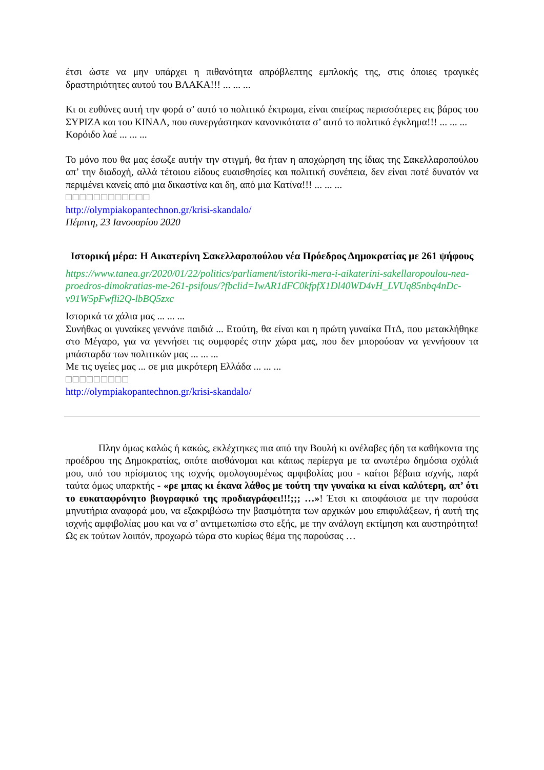έτσι ώστε να μην υπάρχει η πιθανότητα απρόβλεπτης εμπλοκής της, στις όποιες τραγικές δραστηριότητες αυτού του ΒΛΑΚΑ!!! ... ... ...
Κι οι ευθύνες αυτή την φορά σ’ αυτό το πολιτικό έκτρωμα, είναι απείρως περισσότερες εις βάρος του ΣΥΡΙΖΑ και του ΚΙΝΑΛ, που συνεργάστηκαν κανονικότατα σ’ αυτό το πολιτικό έγκλημα!!! ... ... ...
Κορόιδο λαέ ... ... ...
Το μόνο που θα μας έσωζε αυτήν την στιγμή, θα ήταν η αποχώρηση της ίδιας της Σακελλαροπούλου απ’ την διαδοχή, αλλά τέτοιου είδους ευαισθησίες και πολιτική συνέπεια, δεν είναι ποτέ δυνατόν να περιμένει κανείς από μια δικαστίνα και δη, από μια Κατίνα!!! ... ... ...
□□□□□□□□□□□□
http://olympiakopantechnon.gr/krisi-skandalo/
Πέμπτη, 23 Ιανουαρίου 2020
Ιστορική μέρα: Η Αικατερίνη Σακελλαροπούλου νέα Πρόεδρος Δημοκρατίας με 261 ψήφους
https://www.tanea.gr/2020/01/22/politics/parliament/istoriki-mera-i-aikaterini-sakellaropoulou-nea-proedros-dimokratias-me-261-psifous/?fbclid=IwAR1dFC0kfpfX1Dl40WD4vH_LVUq85nbq4nDc-v91W5pFwfli2Q-lbBQ5zxc
Ιστορικά τα χάλια μας ... ... ...
Συνήθως οι γυναίκες γεννάνε παιδιά ... Ετούτη, θα είναι και η πρώτη γυναίκα ΠτΔ, που μετακλήθηκε στο Μέγαρο, για να γεννήσει τις συμφορές στην χώρα μας, που δεν μπορούσαν να γεννήσουν τα μπάσταρδα των πολιτικών μας ... ... ...
Με τις υγείες μας ... σε μια μικρότερη Ελλάδα ... ... ...
□□□□□□□□□
http://olympiakopantechnon.gr/krisi-skandalo/
Πλην όμως καλώς ή κακώς, εκλέχτηκες πια από την Βουλή κι ανέλαβες ήδη τα καθήκοντα της προέδρου της Δημοκρατίας, οπότε αισθάνομαι και κάπως περίεργα με τα ανωτέρω δημόσια σχόλιά μου, υπό του πρίσματος της ισχνής ομολογουμένως αμφιβολίας μου - καίτοι βέβαια ισχνής, παρά ταύτα όμως υπαρκτής - «ρε μπας κι έκανα λάθος με τούτη την γυναίκα κι είναι καλύτερη, απ’ ότι το ευκαταφρόνητο βιογραφικό της προδιαγράφει!!!;;; …»! Έτσι κι αποφάσισα με την παρούσα μηνυτήρια αναφορά μου, να εξακριβώσω την βασιμότητα των αρχικών μου επιφυλάξεων, ή αυτή της ισχνής αμφιβολίας μου και να σ’ αντιμετωπίσω στο εξής, με την ανάλογη εκτίμηση και αυστηρότητα! Ως εκ τούτων λοιπόν, προχωρώ τώρα στο κυρίως θέμα της παρούσας …